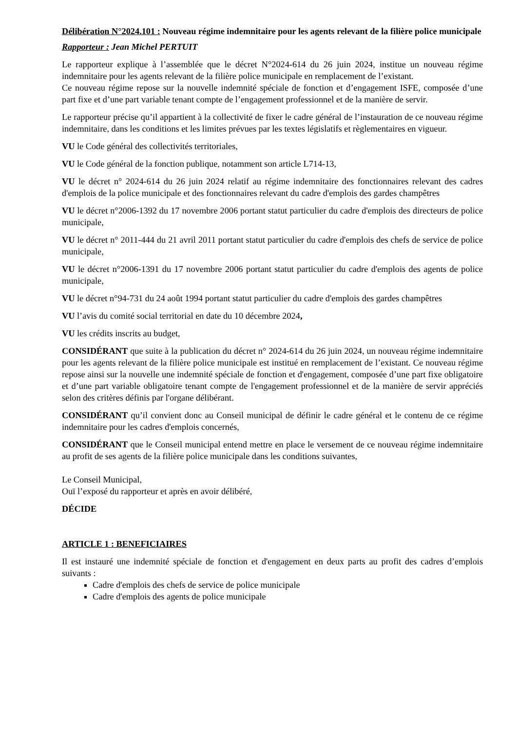Délibération N°2024.101 : Nouveau régime indemnitaire pour les agents relevant de la filière police municipale
Rapporteur : Jean Michel PERTUIT
Le rapporteur explique à l’assemblée que le décret N°2024-614 du 26 juin 2024, institue un nouveau régime indemnitaire pour les agents relevant de la filière police municipale en remplacement de l’existant.
Ce nouveau régime repose sur la nouvelle indemnité spéciale de fonction et d’engagement ISFE, composée d’une part fixe et d’une part variable tenant compte de l’engagement professionnel et de la manière de servir.
Le rapporteur précise qu’il appartient à la collectivité de fixer le cadre général de l’instauration de ce nouveau régime indemnitaire, dans les conditions et les limites prévues par les textes législatifs et règlementaires en vigueur.
VU le Code général des collectivités territoriales,
VU le Code général de la fonction publique, notamment son article L714-13,
VU le décret n° 2024-614 du 26 juin 2024 relatif au régime indemnitaire des fonctionnaires relevant des cadres d'emplois de la police municipale et des fonctionnaires relevant du cadre d'emplois des gardes champêtres
VU le décret n°2006-1392 du 17 novembre 2006 portant statut particulier du cadre d'emplois des directeurs de police municipale,
VU le décret n° 2011-444 du 21 avril 2011 portant statut particulier du cadre d'emplois des chefs de service de police municipale,
VU le décret n°2006-1391 du 17 novembre 2006 portant statut particulier du cadre d'emplois des agents de police municipale,
VU le décret n°94-731 du 24 août 1994 portant statut particulier du cadre d'emplois des gardes champêtres
VU l’avis du comité social territorial en date du 10 décembre 2024,
VU les crédits inscrits au budget,
CONSIDÉRANT que suite à la publication du décret n° 2024-614 du 26 juin 2024, un nouveau régime indemnitaire pour les agents relevant de la filière police municipale est institué en remplacement de l’existant. Ce nouveau régime repose ainsi sur la nouvelle une indemnité spéciale de fonction et d'engagement, composée d’une part fixe obligatoire et d’une part variable obligatoire tenant compte de l'engagement professionnel et de la manière de servir appréciés selon des critères définis par l'organe délibérant.
CONSIDÉRANT qu’il convient donc au Conseil municipal de définir le cadre général et le contenu de ce régime indemnitaire pour les cadres d'emplois concernés,
CONSIDÉRANT que le Conseil municipal entend mettre en place le versement de ce nouveau régime indemnitaire au profit de ses agents de la filière police municipale dans les conditions suivantes,
Le Conseil Municipal,
Ouï l’exposé du rapporteur et après en avoir délibéré,
DÉCIDE
ARTICLE 1 : BENEFICIAIRES
Il est instauré une indemnité spéciale de fonction et d'engagement en deux parts au profit des cadres d’emplois suivants :
Cadre d'emplois des chefs de service de police municipale
Cadre d'emplois des agents de police municipale